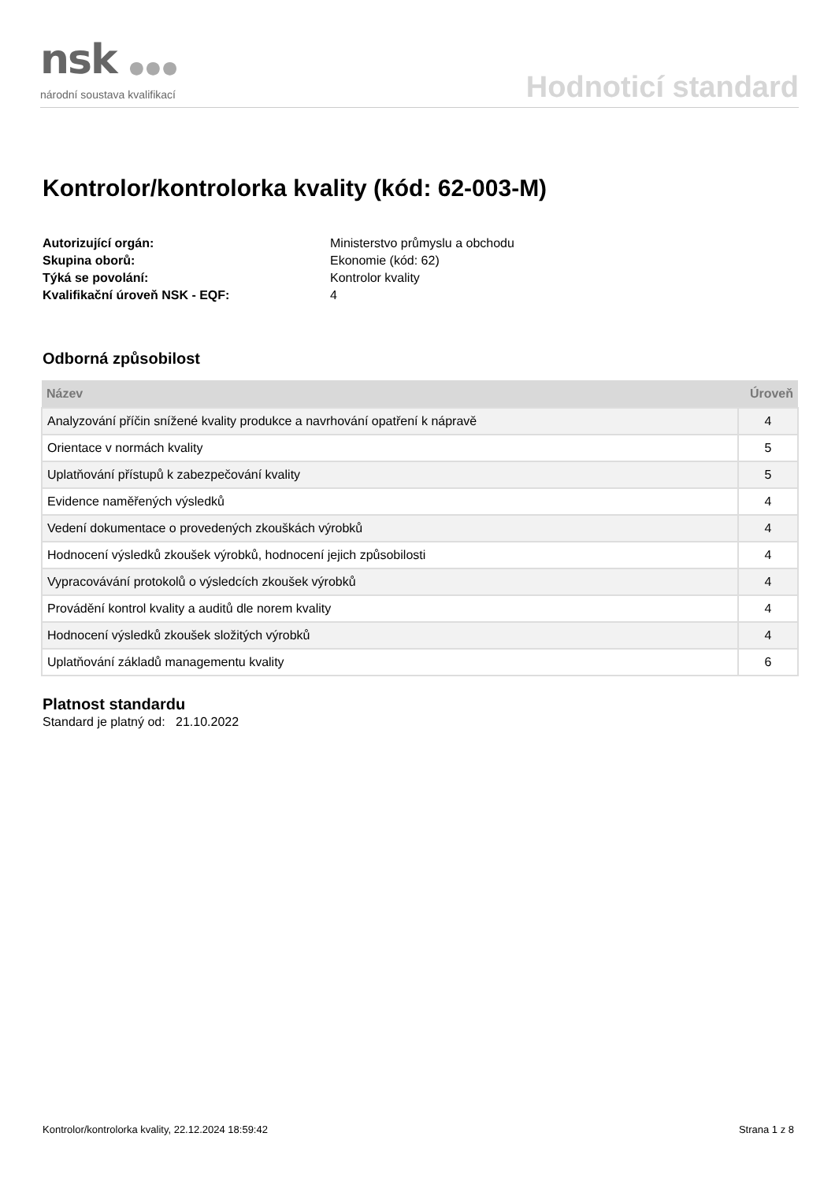nsk ●●●
národní soustava kvalifikací
Hodnoticí standard
Kontrolor/kontrolorka kvality (kód: 62-003-M)
Autorizující orgán:
Ministerstvo průmyslu a obchodu
Skupina oborů:
Ekonomie (kód: 62)
Týká se povolání:
Kontrolor kvality
Kvalifikační úroveň NSK - EQF:
4
Odborná způsobilost
| Název | Úroveň |
| --- | --- |
| Analyzování příčin snížené kvality produkce a navrhování opatření k nápravě | 4 |
| Orientace v normách kvality | 5 |
| Uplatňování přístupů k zabezpečování kvality | 5 |
| Evidence naměřených výsledků | 4 |
| Vedení dokumentace o provedených zkouškách výrobků | 4 |
| Hodnocení výsledků zkoušek výrobků, hodnocení jejich způsobilosti | 4 |
| Vypracovávání protokolů o výsledcích zkoušek výrobků | 4 |
| Provádění kontrol kvality a auditů dle norem kvality | 4 |
| Hodnocení výsledků zkoušek složitých výrobků | 4 |
| Uplatňování základů managementu kvality | 6 |
Platnost standardu
Standard je platný od: 21.10.2022
Kontrolor/kontrolorka kvality, 22.12.2024 18:59:42 Strana 1 z 8